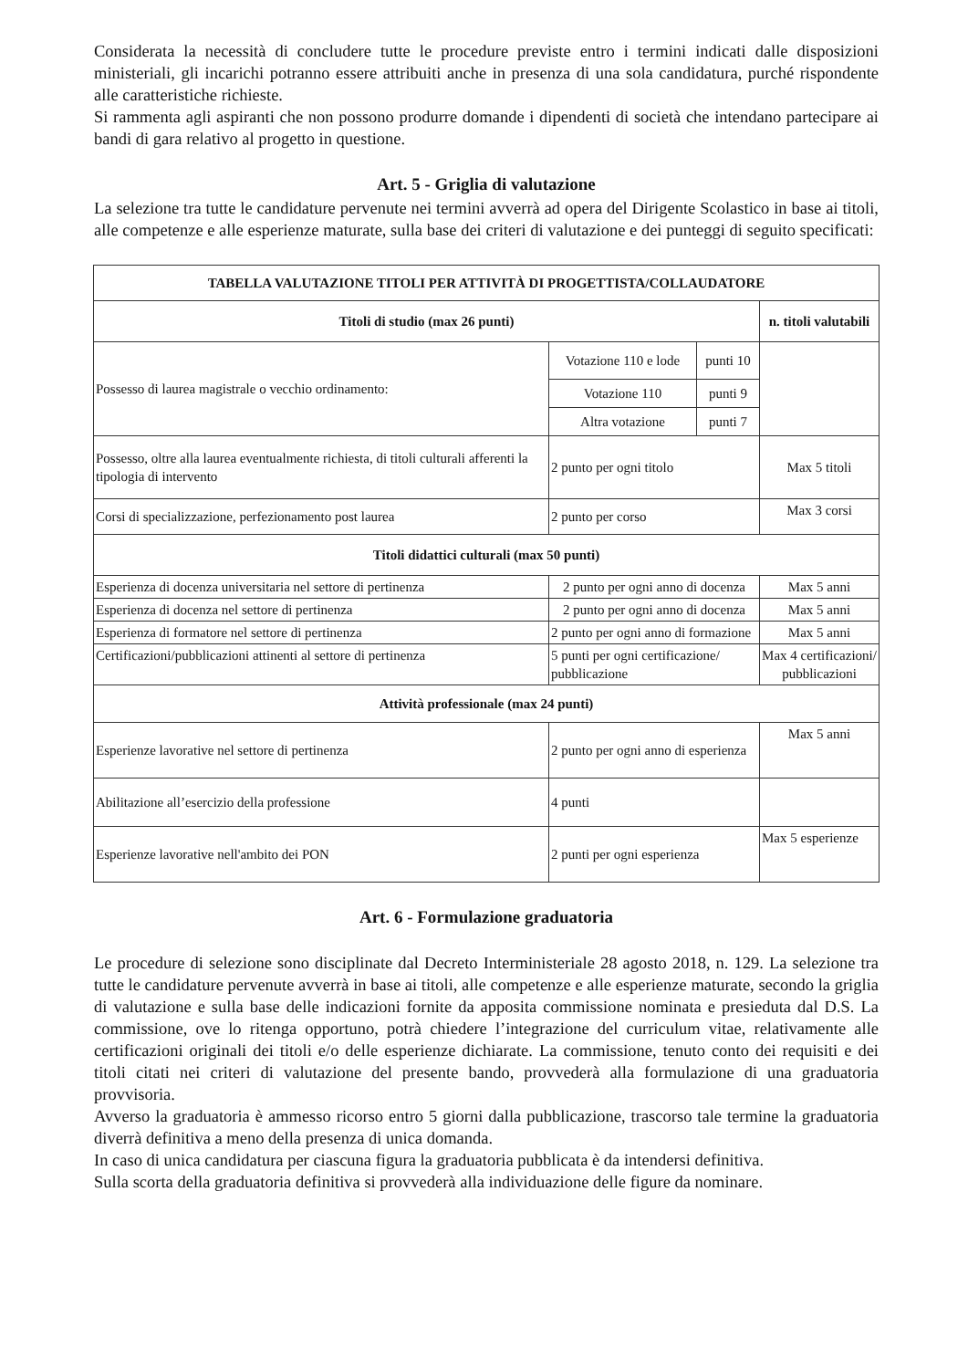Considerata la necessità di concludere tutte le procedure previste entro i termini indicati dalle disposizioni ministeriali, gli incarichi potranno essere attribuiti anche in presenza di una sola candidatura, purché rispondente alle caratteristiche richieste.
Si rammenta agli aspiranti che non possono produrre domande i dipendenti di società che intendano partecipare ai bandi di gara relativo al progetto in questione.
Art. 5 - Griglia di valutazione
La selezione tra tutte le candidature pervenute nei termini avverrà ad opera del Dirigente Scolastico in base ai titoli, alle competenze e alle esperienze maturate, sulla base dei criteri di valutazione e dei punteggi di seguito specificati:
| TABELLA VALUTAZIONE TITOLI PER ATTIVITÀ DI PROGETTISTA/COLLAUDATORE | | | |
| --- | --- | --- | --- |
| Titoli di studio (max 26 punti) | | | n. titoli valutabili |
| Possesso di laurea magistrale o vecchio ordinamento: | Votazione 110 e lode | punti 10 | |
| | Votazione 110 | punti 9 | |
| | Altra votazione | punti 7 | |
| Possesso, oltre alla laurea eventualmente richiesta, di titoli culturali afferenti la tipologia di intervento | 2 punto per ogni titolo | | Max 5 titoli |
| Corsi di specializzazione, perfezionamento post laurea | 2 punto per corso | | Max 3 corsi |
| Titoli didattici culturali (max 50 punti) | | | |
| Esperienza di docenza universitaria nel settore di pertinenza | 2 punto per ogni anno di docenza | | Max 5 anni |
| Esperienza di docenza nel settore di pertinenza | 2 punto per ogni anno di docenza | | Max 5 anni |
| Esperienza di formatore nel settore di pertinenza | 2 punto per ogni anno di formazione | | Max 5 anni |
| Certificazioni/pubblicazioni attinenti al settore di pertinenza | 5 punti per ogni certificazione/ pubblicazione | | Max 4 certificazioni/ pubblicazioni |
| Attività professionale (max 24 punti) | | | |
| Esperienze lavorative nel settore di pertinenza | 2 punto per ogni anno di esperienza | | Max 5 anni |
| Abilitazione all’esercizio della professione | 4 punti | | |
| Esperienze lavorative nell'ambito dei PON | 2 punti per ogni esperienza | | Max 5 esperienze |
Art. 6 - Formulazione graduatoria
Le procedure di selezione sono disciplinate dal Decreto Interministeriale 28 agosto 2018, n. 129. La selezione tra tutte le candidature pervenute avverrà in base ai titoli, alle competenze e alle esperienze maturate, secondo la griglia di valutazione e sulla base delle indicazioni fornite da apposita commissione nominata e presieduta dal D.S. La commissione, ove lo ritenga opportuno, potrà chiedere l’integrazione del curriculum vitae, relativamente alle certificazioni originali dei titoli e/o delle esperienze dichiarate. La commissione, tenuto conto dei requisiti e dei titoli citati nei criteri di valutazione del presente bando, provvederà alla formulazione di una graduatoria provvisoria.
Avverso la graduatoria è ammesso ricorso entro 5 giorni dalla pubblicazione, trascorso tale termine la graduatoria diverrà definitiva a meno della presenza di unica domanda.
In caso di unica candidatura per ciascuna figura la graduatoria pubblicata è da intendersi definitiva.
Sulla scorta della graduatoria definitiva si provvederà alla individuazione delle figure da nominare.